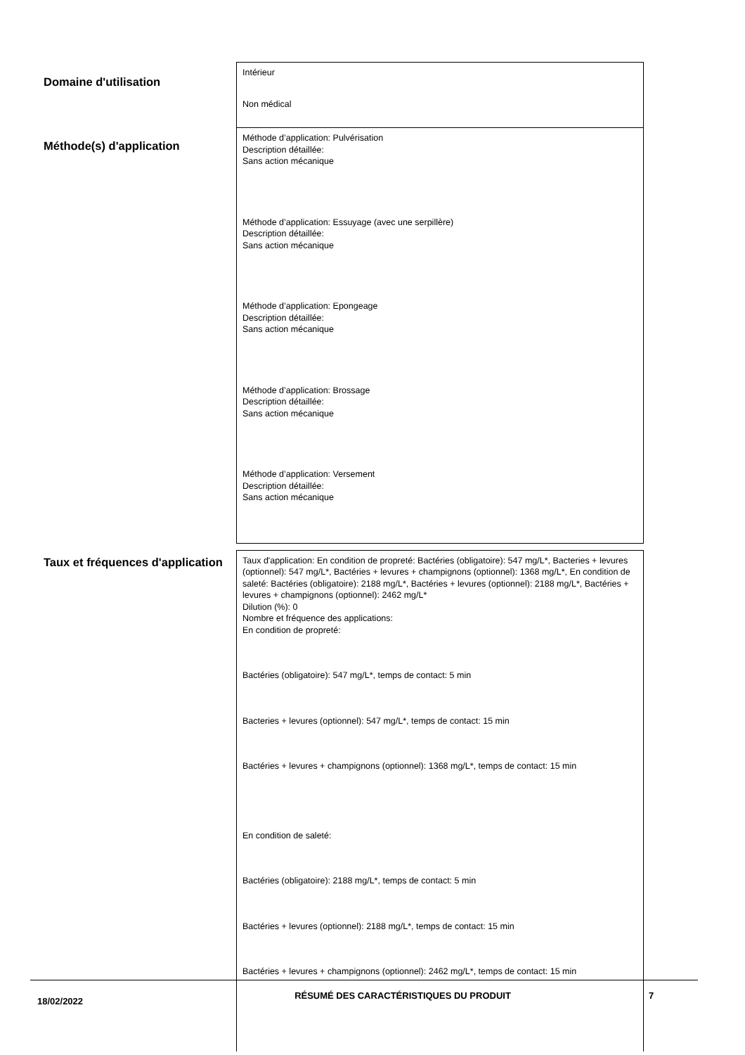| Domaine d'utilisation | Intérieur Non médical |
| Méthode(s) d'application | Méthode d’application: Pulvérisation Description détaillée: Sans action mécanique Méthode d’application: Essuyage (avec une serpillère) Description détaillée: Sans action mécanique Méthode d’application: Epongeage Description détaillée: Sans action mécanique Méthode d’application: Brossage Description détaillée: Sans action mécanique Méthode d’application: Versement Description détaillée: Sans action mécanique |
| Taux et fréquences d'application | Taux d'application: En condition de propreté: Bactéries (obligatoire): 547 mg/L*, Bacteries + levures (optionnel): 547 mg/L*, Bactéries + levures + champignons (optionnel): 1368 mg/L*, En condition de saleté: Bactéries (obligatoire): 2188 mg/L*, Bactéries + levures (optionnel): 2188 mg/L*, Bactéries + levures + champignons (optionnel): 2462 mg/L* Dilution (%): 0 Nombre et fréquence des applications: En condition de propreté: Bactéries (obligatoire): 547 mg/L*, temps de contact: 5 min Bacteries + levures (optionnel): 547 mg/L*, temps de contact: 15 min Bactéries + levures + champignons (optionnel): 1368 mg/L*, temps de contact: 15 min En condition de saleté: Bactéries (obligatoire): 2188 mg/L*, temps de contact: 5 min Bactéries + levures (optionnel): 2188 mg/L*, temps de contact: 15 min Bactéries + levures + champignons (optionnel): 2462 mg/L*, temps de contact: 15 min |
18/02/2022
RÉSUMÉ DES CARACTÉRISTIQUES DU PRODUIT 7